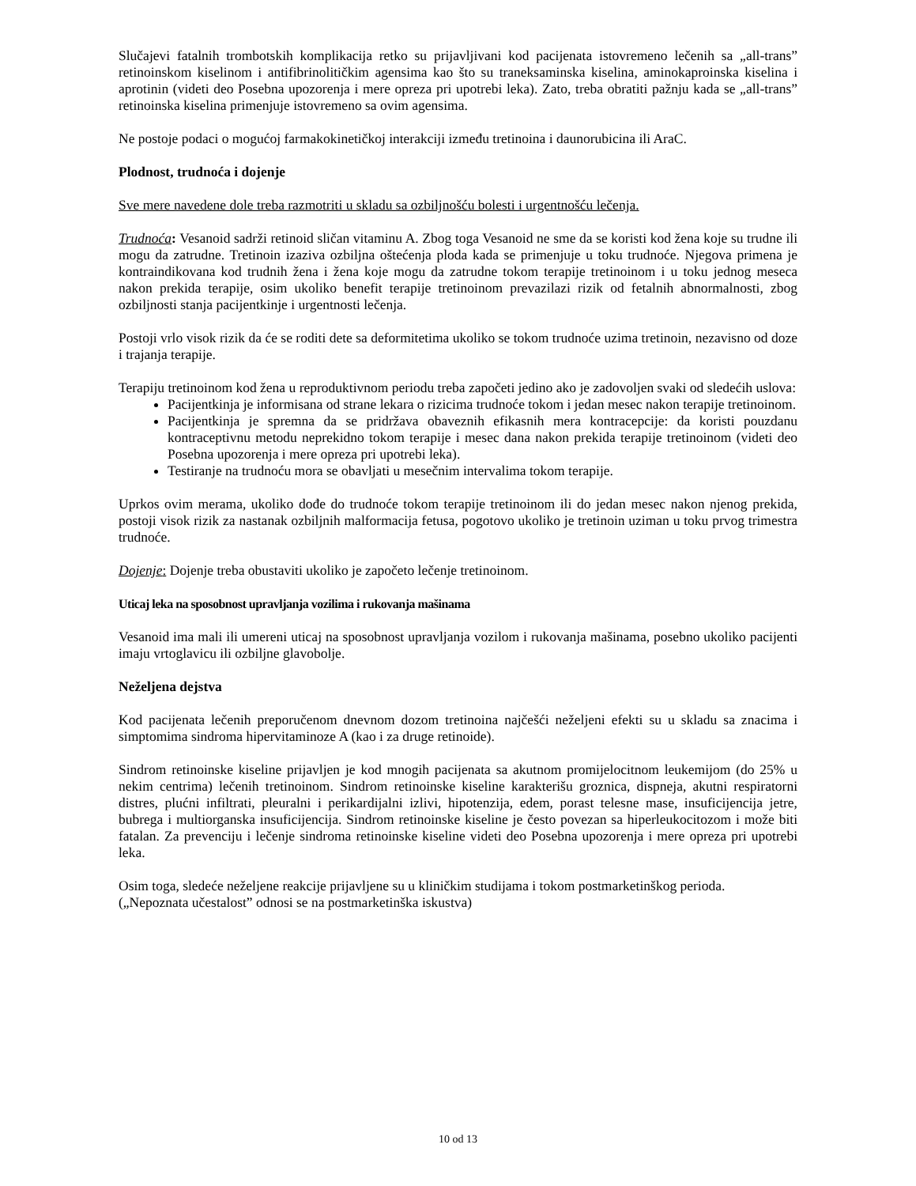Slučajevi fatalnih trombotskih komplikacija retko su prijavljivani kod pacijenata istovremeno lečenih sa „all-trans” retinoinskom kiselinom i antifibrinolitičkim agensima kao što su traneksaminska kiselina, aminokaproinska kiselina i aprotinin (videti deo Posebna upozorenja i mere opreza pri upotrebi leka). Zato, treba obratiti pažnju kada se „all-trans” retinoinska kiselina primenjuje istovremeno sa ovim agensima.
Ne postoje podaci o mogućoj farmakokinetičkoj interakciji između tretinoina i daunorubicina ili AraC.
Plodnost, trudnoća i dojenje
Sve mere navedene dole treba razmotriti u skladu sa ozbiljnošću bolesti i urgentnošću lečenja.
Trudnoća: Vesanoid sadrži retinoid sličan vitaminu A. Zbog toga Vesanoid ne sme da se koristi kod žena koje su trudne ili mogu da zatrudne. Tretinoin izaziva ozbiljna oštećenja ploda kada se primenjuje u toku trudnoće. Njegova primena je kontraindikovana kod trudnih žena i žena koje mogu da zatrudne tokom terapije tretinoinom i u toku jednog meseca nakon prekida terapije, osim ukoliko benefit terapije tretinoinom prevazilazi rizik od fetalnih abnormalnosti, zbog ozbiljnosti stanja pacijentkinje i urgentnosti lečenja.
Postoji vrlo visok rizik da će se roditi dete sa deformitetima ukoliko se tokom trudnoće uzima tretinoin, nezavisno od doze i trajanja terapije.
Terapiju tretinoinom kod žena u reproduktivnom periodu treba započeti jedino ako je zadovoljen svaki od sledećih uslova:
Pacijentkinja je informisana od strane lekara o rizicima trudnoće tokom i jedan mesec nakon terapije tretinoinom.
Pacijentkinja je spremna da se pridržava obaveznih efikasnih mera kontracepcije: da koristi pouzdanu kontraceptivnu metodu neprekidno tokom terapije i mesec dana nakon prekida terapije tretinoinom (videti deo Posebna upozorenja i mere opreza pri upotrebi leka).
Testiranje na trudnoću mora se obavljati u mesečnim intervalima tokom terapije.
Uprkos ovim merama, ukoliko dođe do trudnoće tokom terapije tretinoinom ili do jedan mesec nakon njenog prekida, postoji visok rizik za nastanak ozbiljnih malformacija fetusa, pogotovo ukoliko je tretinoin uziman u toku prvog trimestra trudnoće.
Dojenje: Dojenje treba obustaviti ukoliko je započeto lečenje tretinoinom.
Uticaj leka na sposobnost upravljanja vozilima i rukovanja mašinama
Vesanoid ima mali ili umereni uticaj na sposobnost upravljanja vozilom i rukovanja mašinama, posebno ukoliko pacijenti imaju vrtoglavicu ili ozbiljne glavobolje.
Neželjena dejstva
Kod pacijenata lečenih preporučenom dnevnom dozom tretinoina najčešći neželjeni efekti su u skladu sa znacima i simptomima sindroma hipervitaminoze A (kao i za druge retinoide).
Sindrom retinoinske kiseline prijavljen je kod mnogih pacijenata sa akutnom promijelocitnom leukemijom (do 25% u nekim centrima) lečenih tretinoinom. Sindrom retinoinske kiseline karakterišu groznica, dispneja, akutni respiratorni distres, plućni infiltrati, pleuralni i perikardijalni izlivi, hipotenzija, edem, porast telesne mase, insuficijencija jetre, bubrega i multiorganska insuficijencija. Sindrom retinoinske kiseline je često povezan sa hiperleukocitozom i može biti fatalan. Za prevenciju i lečenje sindroma retinoinske kiseline videti deo Posebna upozorenja i mere opreza pri upotrebi leka.
Osim toga, sledeće neželjene reakcije prijavljene su u kliničkim studijama i tokom postmarketinškog perioda.
(„Nepoznata učestalost” odnosi se na postmarketinška iskustva)
10 od 13